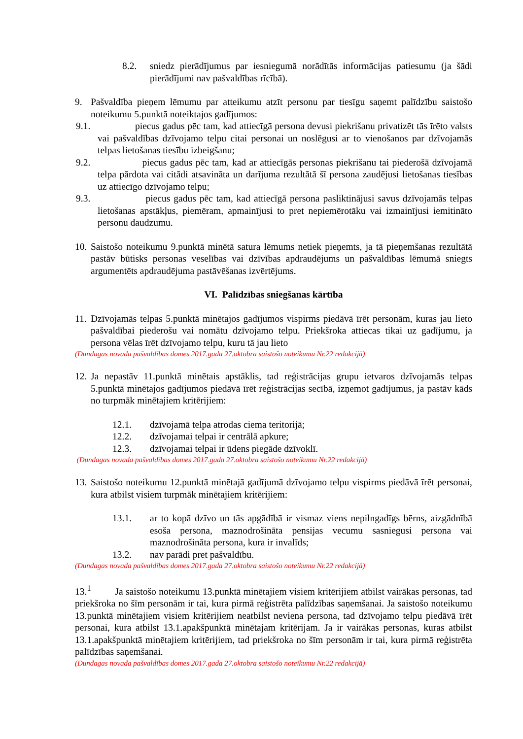8.2. sniedz pierādījumus par iesniegumā norādītās informācijas patiesumu (ja šādi pierādījumi nav pašvaldības rīcībā).
9. Pašvaldība pieņem lēmumu par atteikumu atzīt personu par tiesīgu saņemt palīdzību saistošo noteikumu 5.punktā noteiktajos gadījumos:
9.1. piecus gadus pēc tam, kad attiecīgā persona devusi piekrišanu privatizēt tās īrēto valsts vai pašvaldības dzīvojamo telpu citai personai un noslēgusi ar to vienošanos par dzīvojamās telpas lietošanas tiesību izbeigšanu;
9.2. piecus gadus pēc tam, kad ar attiecīgās personas piekrišanu tai piederošā dzīvojamā telpa pārdota vai citādi atsavināta un darījuma rezultātā šī persona zaudējusi lietošanas tiesības uz attiecīgo dzīvojamo telpu;
9.3. piecus gadus pēc tam, kad attiecīgā persona pasliktinājusi savus dzīvojamās telpas lietošanas apstākļus, piemēram, apmainījusi to pret nepiemērotāku vai izmainījusi iemitināto personu daudzumu.
10. Saistošo noteikumu 9.punktā minētā satura lēmums netiek pieņemts, ja tā pieņemšanas rezultātā pastāv būtisks personas veselības vai dzīvības apdraudējums un pašvaldības lēmumā sniegts argumentēts apdraudējuma pastāvēšanas izvērtējums.
VI. Palīdzības sniegšanas kārtība
11. Dzīvojamās telpas 5.punktā minētajos gadījumos vispirms piedāvā īrēt personām, kuras jau lieto pašvaldībai piederošu vai nomātu dzīvojamo telpu. Priekšroka attiecas tikai uz gadījumu, ja persona vēlas īrēt dzīvojamo telpu, kuru tā jau lieto
(Dundagas novada pašvaldības domes 2017.gada 27.oktobra saistošo noteikumu Nr.22 redakcijā)
12. Ja nepastāv 11.punktā minētais apstāklis, tad reģistrācijas grupu ietvaros dzīvojamās telpas 5.punktā minētajos gadījumos piedāvā īrēt reģistrācijas secībā, izņemot gadījumus, ja pastāv kāds no turpmāk minētajiem kritērijiem:
12.1. dzīvojamā telpa atrodas ciema teritorijā;
12.2. dzīvojamai telpai ir centrālā apkure;
12.3. dzīvojamai telpai ir ūdens piegāde dzīvoklī.
(Dundagas novada pašvaldības domes 2017.gada 27.oktobra saistošo noteikumu Nr.22 redakcijā)
13. Saistošo noteikumu 12.punktā minētajā gadījumā dzīvojamo telpu vispirms piedāvā īrēt personai, kura atbilst visiem turpmāk minētajiem kritērijiem:
13.1. ar to kopā dzīvo un tās apgādībā ir vismaz viens nepilngadīgs bērns, aizgādnībā esoša persona, maznodrošināta pensijas vecumu sasniegusi persona vai maznodrošināta persona, kura ir invalīds;
13.2. nav parādi pret pašvaldību.
(Dundagas novada pašvaldības domes 2017.gada 27.oktobra saistošo noteikumu Nr.22 redakcijā)
13.<sup>1</sup> Ja saistošo noteikumu 13.punktā minētajiem visiem kritērijiem atbilst vairākas personas, tad priekšroka no šīm personām ir tai, kura pirmā reģistrēta palīdzības saņemšanai. Ja saistošo noteikumu 13.punktā minētajiem visiem kritērijiem neatbilst neviena persona, tad dzīvojamo telpu piedāvā īrēt personai, kura atbilst 13.1.apakšpunktā minētajam kritērijam. Ja ir vairākas personas, kuras atbilst 13.1.apakšpunktā minētajiem kritērijiem, tad priekšroka no šīm personām ir tai, kura pirmā reģistrēta palīdzības saņemšanai.
(Dundagas novada pašvaldības domes 2017.gada 27.oktobra saistošo noteikumu Nr.22 redakcijā)